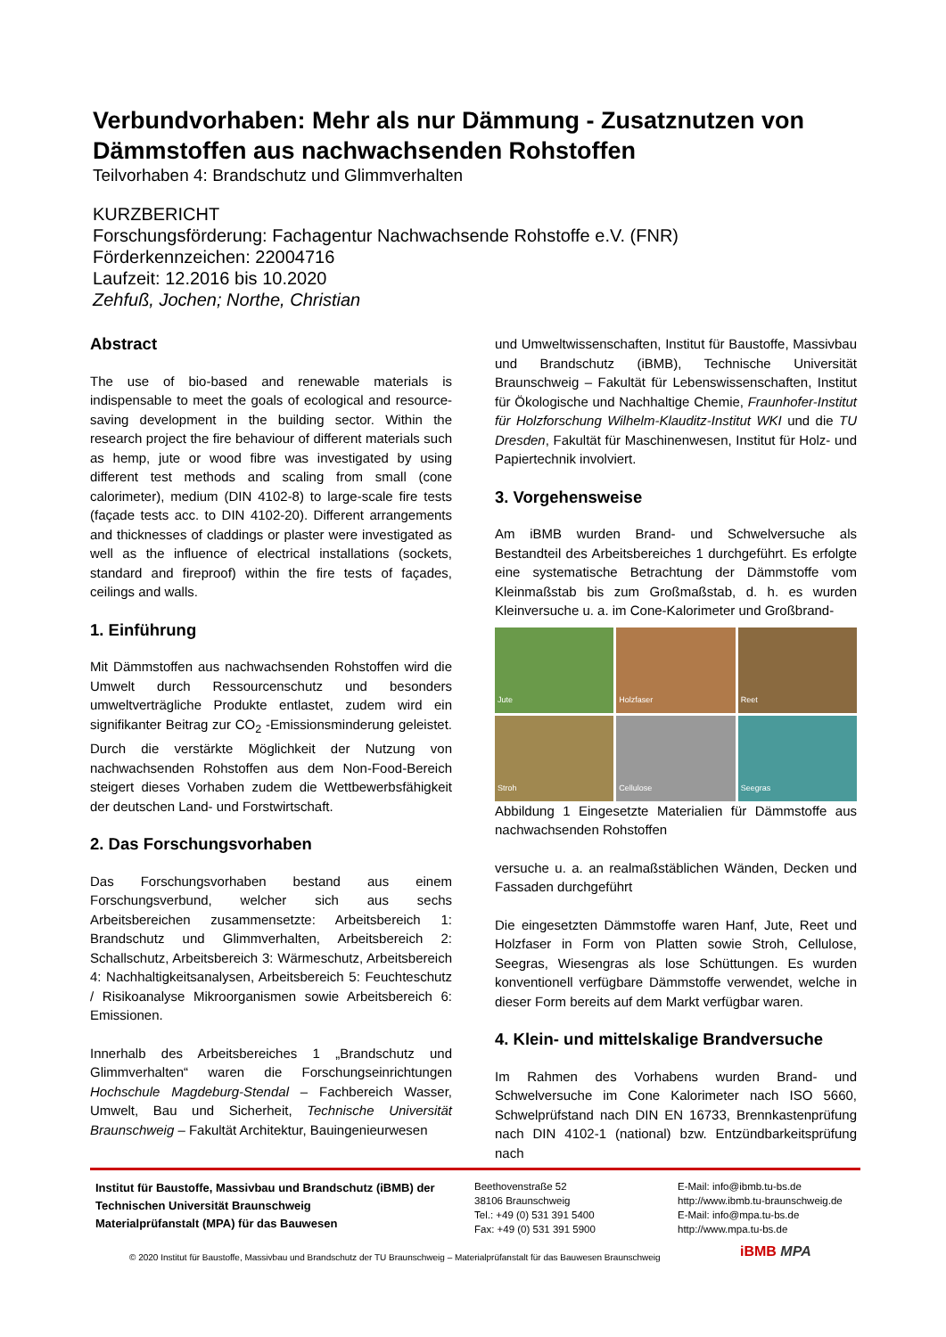Verbundvorhaben: Mehr als nur Dämmung - Zusatznutzen von Dämmstoffen aus nachwachsenden Rohstoffen
Teilvorhaben 4: Brandschutz und Glimmverhalten
KURZBERICHT
Forschungsförderung: Fachagentur Nachwachsende Rohstoffe e.V. (FNR)
Förderkennzeichen: 22004716
Laufzeit: 12.2016 bis 10.2020
Zehfuß, Jochen; Northe, Christian
Abstract
The use of bio-based and renewable materials is indispensable to meet the goals of ecological and resource-saving development in the building sector. Within the research project the fire behaviour of different materials such as hemp, jute or wood fibre was investigated by using different test methods and scaling from small (cone calorimeter), medium (DIN 4102-8) to large-scale fire tests (façade tests acc. to DIN 4102-20). Different arrangements and thicknesses of claddings or plaster were investigated as well as the influence of electrical installations (sockets, standard and fireproof) within the fire tests of façades, ceilings and walls.
1. Einführung
Mit Dämmstoffen aus nachwachsenden Rohstoffen wird die Umwelt durch Ressourcenschutz und besonders umweltverträgliche Produkte entlastet, zudem wird ein signifikanter Beitrag zur CO<sub>2</sub> -Emissionsminderung geleistet. Durch die verstärkte Möglichkeit der Nutzung von nachwachsenden Rohstoffen aus dem Non-Food-Bereich steigert dieses Vorhaben zudem die Wettbewerbsfähigkeit der deutschen Land- und Forstwirtschaft.
2. Das Forschungsvorhaben
Das Forschungsvorhaben bestand aus einem Forschungsverbund, welcher sich aus sechs Arbeitsbereichen zusammensetzte: Arbeitsbereich 1: Brandschutz und Glimmverhalten, Arbeitsbereich 2: Schallschutz, Arbeitsbereich 3: Wärmeschutz, Arbeitsbereich 4: Nachhaltigkeitsanalysen, Arbeitsbereich 5: Feuchteschutz / Risikoanalyse Mikroorganismen sowie Arbeitsbereich 6: Emissionen.
Innerhalb des Arbeitsbereiches 1 „Brandschutz und Glimmverhalten“ waren die Forschungseinrichtungen Hochschule Magdeburg-Stendal – Fachbereich Wasser, Umwelt, Bau und Sicherheit, Technische Universität Braunschweig – Fakultät Architektur, Bauingenieurwesen
und Umweltwissenschaften, Institut für Baustoffe, Massivbau und Brandschutz (iBMB), Technische Universität Braunschweig – Fakultät für Lebenswissenschaften, Institut für Ökologische und Nachhaltige Chemie, Fraunhofer-Institut für Holzforschung Wilhelm-Klauditz-Institut WKI und die TU Dresden, Fakultät für Maschinenwesen, Institut für Holz- und Papiertechnik involviert.
3. Vorgehensweise
Am iBMB wurden Brand- und Schwelversuche als Bestandteil des Arbeitsbereiches 1 durchgeführt. Es erfolgte eine systematische Betrachtung der Dämmstoffe vom Kleinmaßstab bis zum Großmaßstab, d. h. es wurden Kleinversuche u. a. im Cone-Kalorimeter und Großbrand-
Jute
Holzfaser
Reet
Stroh
Cellulose
Seegras
Abbildung 1 Eingesetzte Materialien für Dämmstoffe aus nachwachsenden Rohstoffen
versuche u. a. an realmaßstäblichen Wänden, Decken und Fassaden durchgeführt
Die eingesetzten Dämmstoffe waren Hanf, Jute, Reet und Holzfaser in Form von Platten sowie Stroh, Cellulose, Seegras, Wiesengras als lose Schüttungen. Es wurden konventionell verfügbare Dämmstoffe verwendet, welche in dieser Form bereits auf dem Markt verfügbar waren.
4. Klein- und mittelskalige Brandversuche
Im Rahmen des Vorhabens wurden Brand- und Schwelversuche im Cone Kalorimeter nach ISO 5660, Schwelprüfstand nach DIN EN 16733, Brennkastenprüfung nach DIN 4102-1 (national) bzw. Entzündbarkeitsprüfung nach
Institut für Baustoffe, Massivbau und Brandschutz (iBMB) der Technischen Universität Braunschweig
Materialprüfanstalt (MPA) für das Bauwesen
Beethovenstraße 52
38106 Braunschweig
Tel.: +49 (0) 531 391 5400
Fax: +49 (0) 531 391 5900
E-Mail: info@ibmb.tu-bs.de
http://www.ibmb.tu-braunschweig.de
E-Mail: info@mpa.tu-bs.de
http://www.mpa.tu-bs.de
© 2020 Institut für Baustoffe, Massivbau und Brandschutz der TU Braunschweig – Materialprüfanstalt für das Bauwesen Braunschweig
iBMB MPA